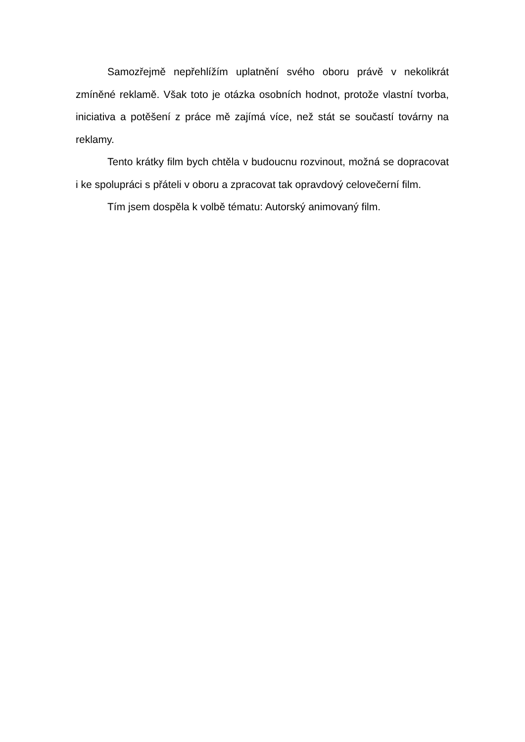Samozřejmě nepřehlížím uplatnění svého oboru právě v nekolikrát zmíněné reklamě. Však toto je otázka osobních hodnot, protože vlastní tvorba, iniciativa a potěšení z práce mě zajímá více, než stát se součastí továrny na reklamy.
Tento krátky film bych chtěla v budoucnu rozvinout, možná se dopracovat i ke spolupráci s přáteli v oboru a zpracovat tak opravdový celovečerní film.
Tím jsem dospěla k volbě tématu: Autorský animovaný film.